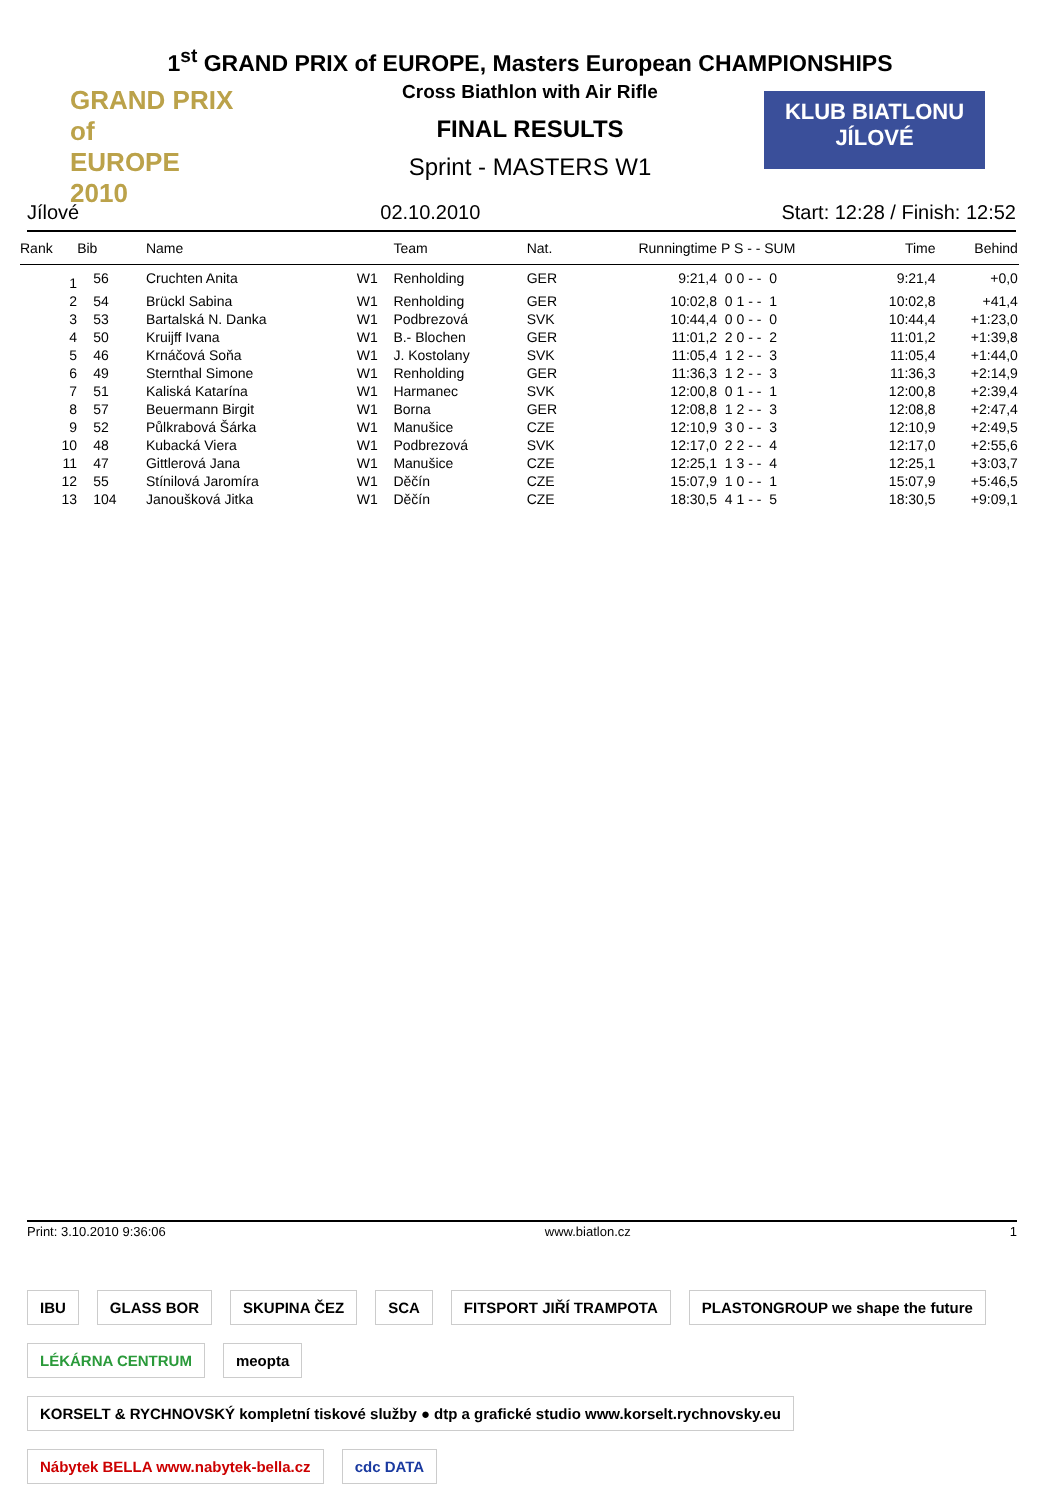GRAND PRIX
of
EUROPE 2010
KLUB BIATLONU
JÍLOVÉ
1<sup>st</sup> GRAND PRIX of EUROPE, Masters European CHAMPIONSHIPS
Cross Biathlon with Air Rifle
FINAL RESULTS
Sprint - MASTERS W1
Jílové 02.10.2010 Start: 12:28 / Finish: 12:52
| Rank | Bib | Name | | Team | Nat. | Runningtime | P S - - SUM | Time | Behind | |
| --- | --- | --- | --- | --- | --- | --- | --- | --- | --- | --- |
| 1 | 56 | Cruchten Anita | W1 | Renholding | GER | 9:21,4 | 0 0 - - 0 | 9:21,4 | +0,0 | |
| 2 | 54 | Brückl Sabina | W1 | Renholding | GER | 10:02,8 | 0 1 - - 1 | 10:02,8 | +41,4 | |
| 3 | 53 | Bartalská N. Danka | W1 | Podbrezová | SVK | 10:44,4 | 0 0 - - 0 | 10:44,4 | +1:23,0 | |
| 4 | 50 | Kruijff Ivana | W1 | B.- Blochen | GER | 11:01,2 | 2 0 - - 2 | 11:01,2 | +1:39,8 | |
| 5 | 46 | Krnáčová Soňa | W1 | J. Kostolany | SVK | 11:05,4 | 1 2 - - 3 | 11:05,4 | +1:44,0 | |
| 6 | 49 | Sternthal Simone | W1 | Renholding | GER | 11:36,3 | 1 2 - - 3 | 11:36,3 | +2:14,9 | |
| 7 | 51 | Kaliská Katarína | W1 | Harmanec | SVK | 12:00,8 | 0 1 - - 1 | 12:00,8 | +2:39,4 | |
| 8 | 57 | Beuermann Birgit | W1 | Borna | GER | 12:08,8 | 1 2 - - 3 | 12:08,8 | +2:47,4 | |
| 9 | 52 | Půlkrabová Šárka | W1 | Manušice | CZE | 12:10,9 | 3 0 - - 3 | 12:10,9 | +2:49,5 | |
| 10 | 48 | Kubacká Viera | W1 | Podbrezová | SVK | 12:17,0 | 2 2 - - 4 | 12:17,0 | +2:55,6 | |
| 11 | 47 | Gittlerová Jana | W1 | Manušice | CZE | 12:25,1 | 1 3 - - 4 | 12:25,1 | +3:03,7 | |
| 12 | 55 | Stínilová Jaromíra | W1 | Děčín | CZE | 15:07,9 | 1 0 - - 1 | 15:07,9 | +5:46,5 | |
| 13 | 104 | Janoušková Jitka | W1 | Děčín | CZE | 18:30,5 | 4 1 - - 5 | 18:30,5 | +9:09,1 | |
Print: 3.10.2010 9:36:06 www.biatlon.cz 1
IBU GLASS BOR SKUPINA ČEZ SCA FITSPORT JIŘÍ TRAMPOTA PLASTONGROUP we shape the future LÉKÁRNA CENTRUM meopta KORSELT & RYCHNOVSKÝ kompletní tiskové služby ● dtp a grafické studio www.korselt.rychnovsky.eu Nábytek BELLA www.nabytek-bella.cz cdc DATA